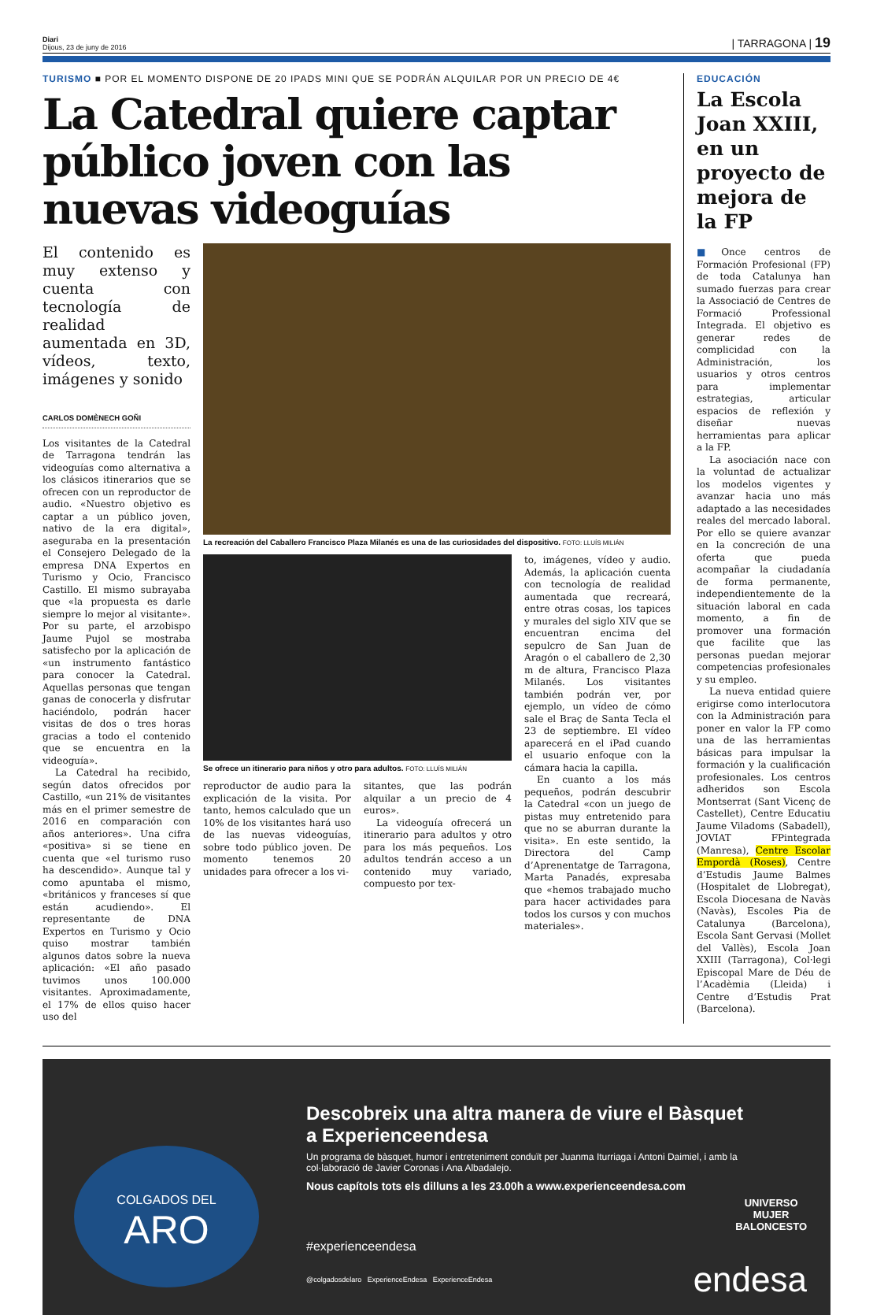Diari
Dijous, 23 de juny de 2016
| TARRAGONA | 19
TURISMO ■ POR EL MOMENTO DISPONE DE 20 IPADS MINI QUE SE PODRÁN ALQUILAR POR UN PRECIO DE 4€
La Catedral quiere captar público joven con las nuevas videoguías
El contenido es muy extenso y cuenta con tecnología de realidad aumentada en 3D, vídeos, texto, imágenes y sonido
CARLOS DOMÈNECH GOÑI
Los visitantes de la Catedral de Tarragona tendrán las videoguías como alternativa a los clásicos itinerarios que se ofrecen con un reproductor de audio. «Nuestro objetivo es captar a un público joven, nativo de la era digital», aseguraba en la presentación el Consejero Delegado de la empresa DNA Expertos en Turismo y Ocio, Francisco Castillo. El mismo subrayaba que «la propuesta es darle siempre lo mejor al visitante». Por su parte, el arzobispo Jaume Pujol se mostraba satisfecho por la aplicación de «un instrumento fantástico para conocer la Catedral. Aquellas personas que tengan ganas de conocerla y disfrutar haciéndolo, podrán hacer visitas de dos o tres horas gracias a todo el contenido que se encuentra en la videoguía».
La Catedral ha recibido, según datos ofrecidos por Castillo, «un 21% de visitantes más en el primer semestre de 2016 en comparación con años anteriores». Una cifra «positiva» si se tiene en cuenta que «el turismo ruso ha descendido». Aunque tal y como apuntaba el mismo, «británicos y franceses sí que están acudiendo». El representante de DNA Expertos en Turismo y Ocio quiso mostrar también algunos datos sobre la nueva aplicación: «El año pasado tuvimos unos 100.000 visitantes. Aproximadamente, el 17% de ellos quiso hacer uso del
La recreación del Caballero Francisco Plaza Milanés es una de las curiosidades del dispositivo. FOTO: LLUÍS MILIÁN
Se ofrece un itinerario para niños y otro para adultos. FOTO: LLUÍS MILIÁN
reproductor de audio para la explicación de la visita. Por tanto, hemos calculado que un 10% de los visitantes hará uso de las nuevas videoguías, sobre todo público joven. De momento tenemos 20 unidades para ofrecer a los vi-
sitantes, que las podrán alquilar a un precio de 4 euros».
La videoguía ofrecerá un itinerario para adultos y otro para los más pequeños. Los adultos tendrán acceso a un contenido muy variado, compuesto por tex-
to, imágenes, vídeo y audio. Además, la aplicación cuenta con tecnología de realidad aumentada que recreará, entre otras cosas, los tapices y murales del siglo XIV que se encuentran encima del sepulcro de San Juan de Aragón o el caballero de 2,30 m de altura, Francisco Plaza Milanés. Los visitantes también podrán ver, por ejemplo, un vídeo de cómo sale el Braç de Santa Tecla el 23 de septiembre. El vídeo aparecerá en el iPad cuando el usuario enfoque con la cámara hacia la capilla.
En cuanto a los más pequeños, podrán descubrir la Catedral «con un juego de pistas muy entretenido para que no se aburran durante la visita». En este sentido, la Directora del Camp d’Aprenentatge de Tarragona, Marta Panadés, expresaba que «hemos trabajado mucho para hacer actividades para todos los cursos y con muchos materiales».
EDUCACIÓN
La Escola Joan XXIII, en un proyecto de mejora de la FP
■Once centros de Formación Profesional (FP) de toda Catalunya han sumado fuerzas para crear la Associació de Centres de Formació Professional Integrada. El objetivo es generar redes de complicidad con la Administración, los usuarios y otros centros para implementar estrategias, articular espacios de reflexión y diseñar nuevas herramientas para aplicar a la FP.
La asociación nace con la voluntad de actualizar los modelos vigentes y avanzar hacia uno más adaptado a las necesidades reales del mercado laboral. Por ello se quiere avanzar en la concreción de una oferta que pueda acompañar la ciudadanía de forma permanente, independientemente de la situación laboral en cada momento, a fin de promover una formación que facilite que las personas puedan mejorar competencias profesionales y su empleo.
La nueva entidad quiere erigirse como interlocutora con la Administración para poner en valor la FP como una de las herramientas básicas para impulsar la formación y la cualificación profesionales. Los centros adheridos son Escola Montserrat (Sant Vicenç de Castellet), Centre Educatiu Jaume Viladoms (Sabadell), JOVIAT FPintegrada (Manresa), Centre Escolar Empordà (Roses), Centre d’Estudis Jaume Balmes (Hospitalet de Llobregat), Escola Diocesana de Navàs (Navàs), Escoles Pia de Catalunya (Barcelona), Escola Sant Gervasi (Mollet del Vallès), Escola Joan XXIII (Tarragona), Col·legi Episcopal Mare de Déu de l’Acadèmia (Lleida) i Centre d’Estudis Prat (Barcelona).
COLGADOS DEL
ARO
Descobreix una altra manera de viure el Bàsquet a Experienceendesa
Un programa de bàsquet, humor i entreteniment conduït per Juanma Iturriaga i Antoni Daimiel, i amb la col·laboració de Javier Coronas i Ana Albadalejo.
Nous capítols tots els dilluns a les 23.00h a www.experienceendesa.com
#experienceendesa
@colgadosdelaro ExperienceEndesa ExperienceEndesa
UNIVERSO
MUJER
BALONCESTO
endesa